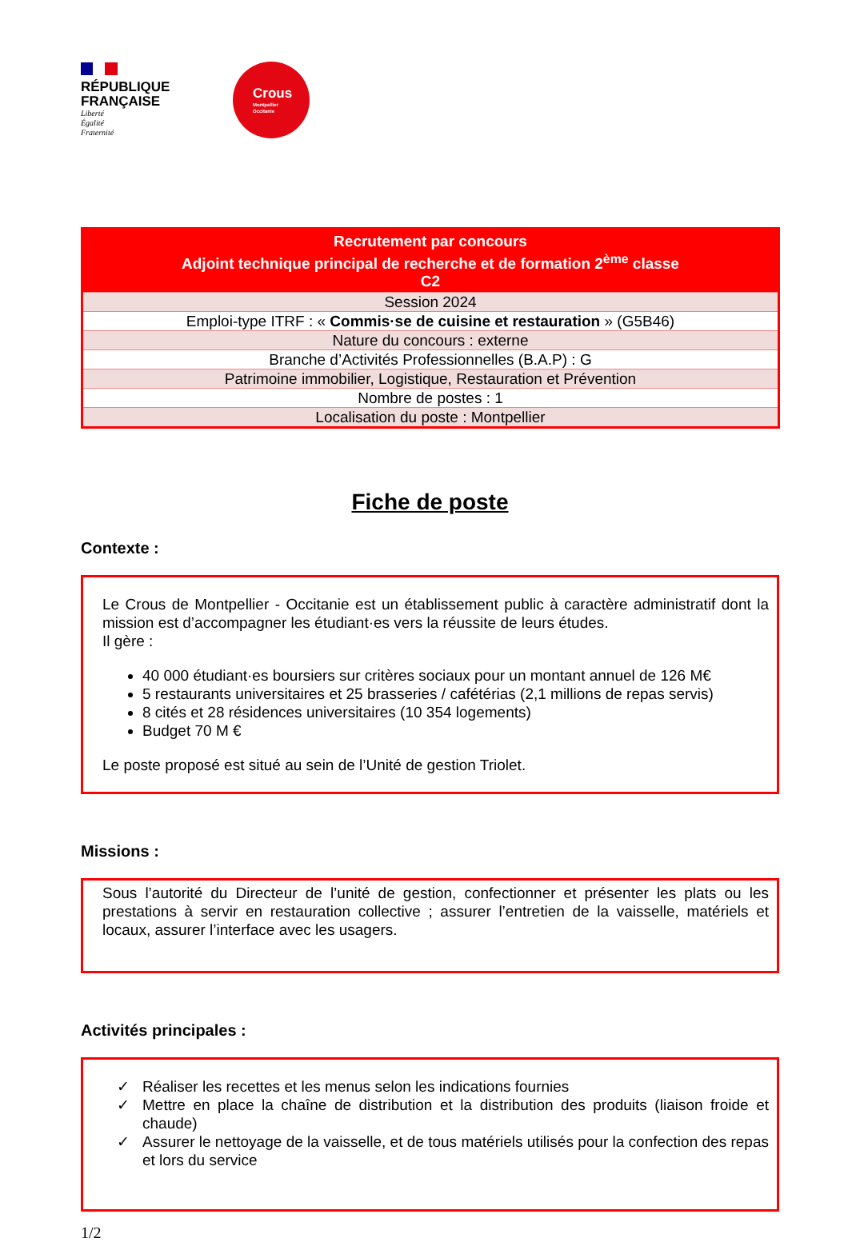RÉPUBLIQUE
FRANÇAISE
Liberté
Égalité
Fraternité
Crous
Montpellier
Occitanie
| Recrutement par concours Adjoint technique principal de recherche et de formation 2<sup>ème</sup> classe C2 |
| Session 2024 |
| Emploi-type ITRF : « Commis·se de cuisine et restauration » (G5B46) |
| Nature du concours : externe |
| Branche d’Activités Professionnelles (B.A.P) : G |
| Patrimoine immobilier, Logistique, Restauration et Prévention |
| Nombre de postes : 1 |
| Localisation du poste : Montpellier |
Fiche de poste
Contexte :
Le Crous de Montpellier - Occitanie est un établissement public à caractère administratif dont la mission est d’accompagner les étudiant·es vers la réussite de leurs études.
Il gère :
40 000 étudiant·es boursiers sur critères sociaux pour un montant annuel de 126 M€
5 restaurants universitaires et 25 brasseries / cafétérias (2,1 millions de repas servis)
8 cités et 28 résidences universitaires (10 354 logements)
Budget 70 M €
Le poste proposé est situé au sein de l’Unité de gestion Triolet.
Missions :
Sous l’autorité du Directeur de l’unité de gestion, confectionner et présenter les plats ou les prestations à servir en restauration collective ; assurer l’entretien de la vaisselle, matériels et locaux, assurer l’interface avec les usagers.
Activités principales :
✓ Réaliser les recettes et les menus selon les indications fournies
✓ Mettre en place la chaîne de distribution et la distribution des produits (liaison froide et chaude)
✓ Assurer le nettoyage de la vaisselle, et de tous matériels utilisés pour la confection des repas et lors du service
1/2